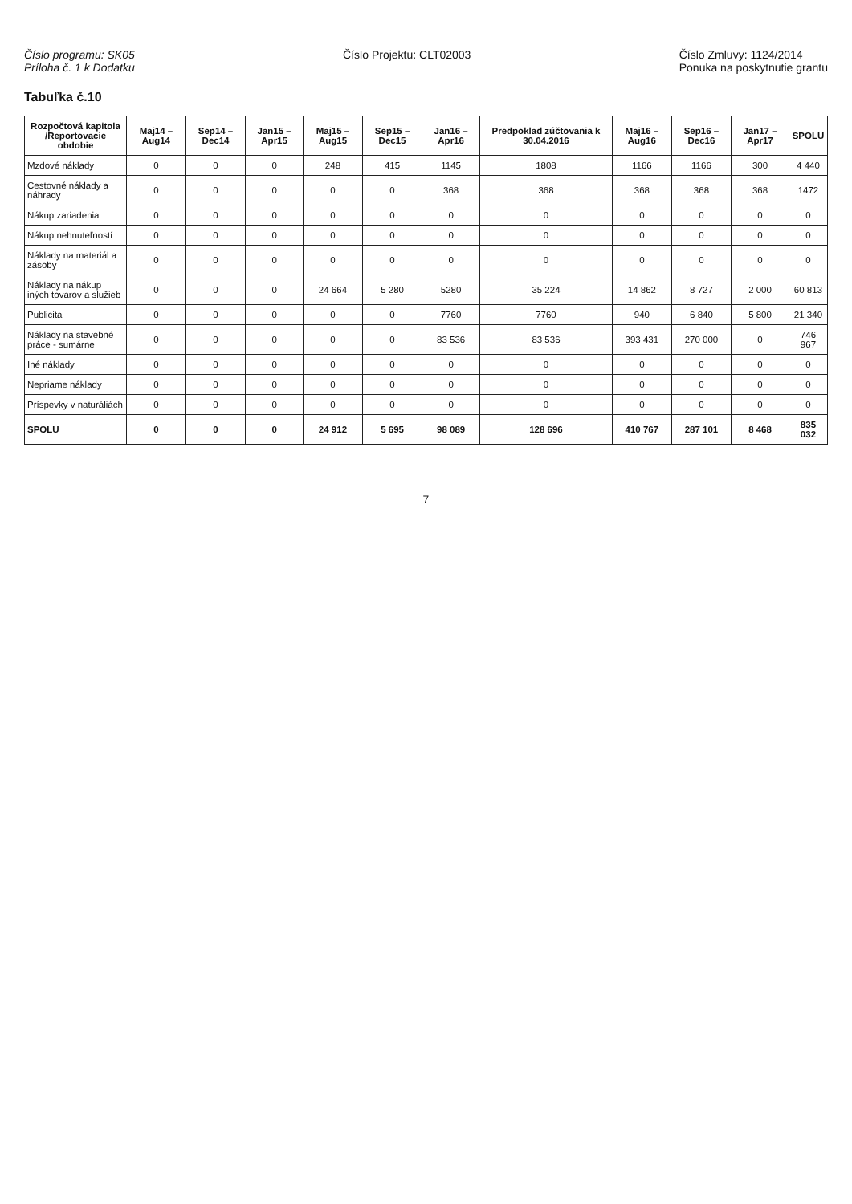Číslo programu: SK05
Príloha č. 1 k Dodatku
Číslo Projektu: CLT02003 Číslo Zmluvy: 1124/2014
Ponuka na poskytnutie grantu
Tabuľka č.10
| Rozpočtová kapitola /Reportovacie obdobie | Maj14 – Aug14 | Sep14 – Dec14 | Jan15 – Apr15 | Maj15 – Aug15 | Sep15 – Dec15 | Jan16 – Apr16 | Predpoklad zúčtovania k 30.04.2016 | Maj16 – Aug16 | Sep16 – Dec16 | Jan17 – Apr17 | SPOLU |
| --- | --- | --- | --- | --- | --- | --- | --- | --- | --- | --- | --- |
| Mzdové náklady | 0 | 0 | 0 | 248 | 415 | 1145 | 1808 | 1166 | 1166 | 300 | 4 440 |
| Cestovné náklady a náhrady | 0 | 0 | 0 | 0 | 0 | 368 | 368 | 368 | 368 | 368 | 1472 |
| Nákup zariadenia | 0 | 0 | 0 | 0 | 0 | 0 | 0 | 0 | 0 | 0 | 0 |
| Nákup nehnuteľností | 0 | 0 | 0 | 0 | 0 | 0 | 0 | 0 | 0 | 0 | 0 |
| Náklady na materiál a zásoby | 0 | 0 | 0 | 0 | 0 | 0 | 0 | 0 | 0 | 0 | 0 |
| Náklady na nákup iných tovarov a služieb | 0 | 0 | 0 | 24 664 | 5 280 | 5280 | 35 224 | 14 862 | 8 727 | 2 000 | 60 813 |
| Publicita | 0 | 0 | 0 | 0 | 0 | 7760 | 7760 | 940 | 6 840 | 5 800 | 21 340 |
| Náklady na stavebné práce - sumárne | 0 | 0 | 0 | 0 | 0 | 83 536 | 83 536 | 393 431 | 270 000 | 0 | 746 967 |
| Iné náklady | 0 | 0 | 0 | 0 | 0 | 0 | 0 | 0 | 0 | 0 | 0 |
| Nepriame náklady | 0 | 0 | 0 | 0 | 0 | 0 | 0 | 0 | 0 | 0 | 0 |
| Príspevky v naturáliách | 0 | 0 | 0 | 0 | 0 | 0 | 0 | 0 | 0 | 0 | 0 |
| SPOLU | 0 | 0 | 0 | 24 912 | 5 695 | 98 089 | 128 696 | 410 767 | 287 101 | 8 468 | 835 032 |
7